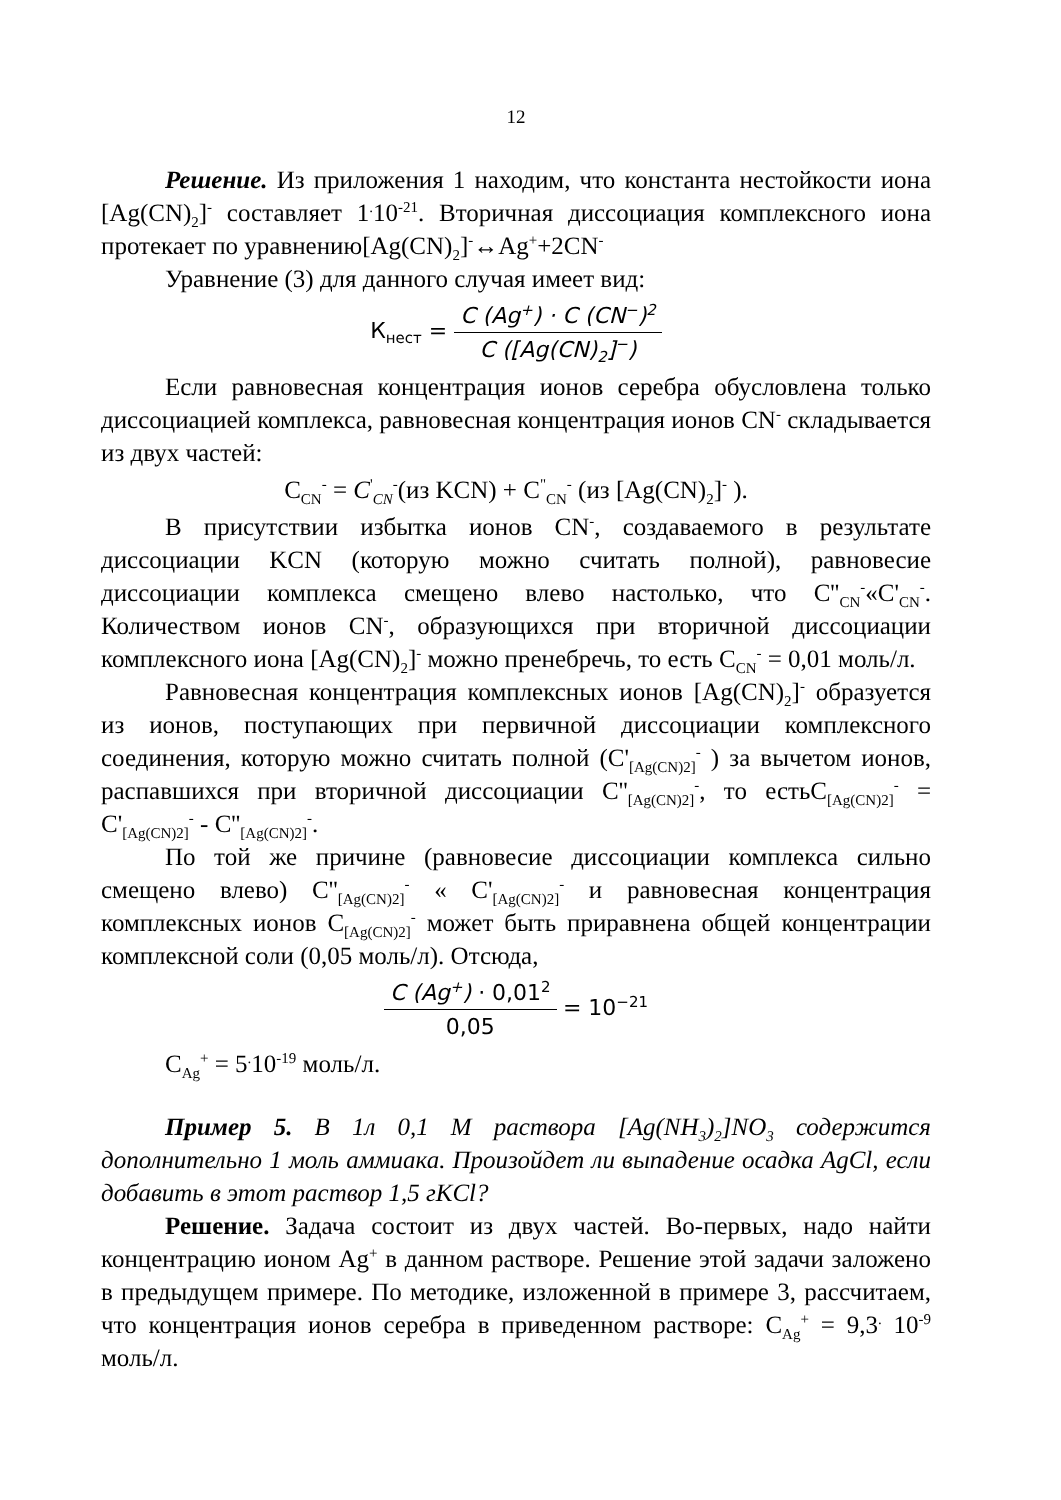12
Решение. Из приложения 1 находим, что константа нестойкости иона [Ag(CN)<sub>2</sub>]<sup>-</sup> составляет 1<sup>.</sup>10<sup>-21</sup>. Вторичная диссоциация комплексного иона протекает по уравнению[Ag(CN)<sub>2</sub>]<sup>-</sup>↔Ag<sup>+</sup>+2CN<sup>-</sup>
Уравнение (3) для данного случая имеет вид:
К<sub>нест</sub> = C (Ag<sup>+</sup>) · C (CN<sup>−</sup>)<sup>2</sup> C ([Ag(CN)<sub>2</sub>]<sup>−</sup>)
Если равновесная концентрация ионов серебра обусловлена только диссоциацией комплекса, равновесная концентрация ионов CN<sup>-</sup> складывается из двух частей:
C<sub>CN</sub><sup>-</sup> = C<sup>'</sup><sub>CN</sub><sup>-</sup>(из KCN) + C<sup>"</sup><sub>CN</sub><sup>-</sup> (из [Ag(CN)<sub>2</sub>]<sup>-</sup> ).
В присутствии избытка ионов CN<sup>-</sup>, создаваемого в результате диссоциации KCN (которую можно считать полной), равновесие диссоциации комплекса смещено влево настолько, что C''<sub>CN</sub><sup>-</sup>«C'<sub>CN</sub><sup>-</sup>. Количеством ионов CN<sup>-</sup>, образующихся при вторичной диссоциации комплексного иона [Ag(CN)<sub>2</sub>]<sup>-</sup> можно пренебречь, то есть C<sub>CN</sub><sup>-</sup> = 0,01 моль/л.
Равновесная концентрация комплексных ионов [Ag(CN)<sub>2</sub>]<sup>-</sup> образуется из ионов, поступающих при первичной диссоциации комплексного соединения, которую можно считать полной (C'<sub>[Ag(CN)2]</sub><sup>-</sup> ) за вычетом ионов, распавшихся при вторичной диссоциации C''<sub>[Ag(CN)2]</sub><sup>-</sup>, то естьC<sub>[Ag(CN)2]</sub><sup>-</sup> = C'<sub>[Ag(CN)2]</sub><sup>-</sup> - C''<sub>[Ag(CN)2]</sub><sup>-</sup>.
По той же причине (равновесие диссоциации комплекса сильно смещено влево) C''<sub>[Ag(CN)2]</sub><sup>-</sup> « C'<sub>[Ag(CN)2]</sub><sup>-</sup> и равновесная концентрация комплексных ионов C<sub>[Ag(CN)2]</sub><sup>-</sup> может быть приравнена общей концентрации комплексной соли (0,05 моль/л). Отсюда,
C (Ag<sup>+</sup>) · 0,01<sup>2</sup> 0,05 = 10<sup>−21</sup>
C<sub>Ag</sub><sup>+</sup> = 5<sup>.</sup>10<sup>-19</sup> моль/л.
Пример 5. В 1л 0,1 М раствора [Ag(NH<sub>3</sub>)<sub>2</sub>]NO<sub>3</sub> содержится дополнительно 1 моль аммиака. Произойдет ли выпадение осадка AgCl, если добавить в этот раствор 1,5 гKCl?
Решение. Задача состоит из двух частей. Во-первых, надо найти концентрацию ионом Ag<sup>+</sup> в данном растворе. Решение этой задачи заложено в предыдущем примере. По методике, изложенной в примере 3, рассчитаем, что концентрация ионов серебра в приведенном растворе: C<sub>Ag</sub><sup>+</sup> = 9,3<sup>.</sup> 10<sup>-9</sup> моль/л.